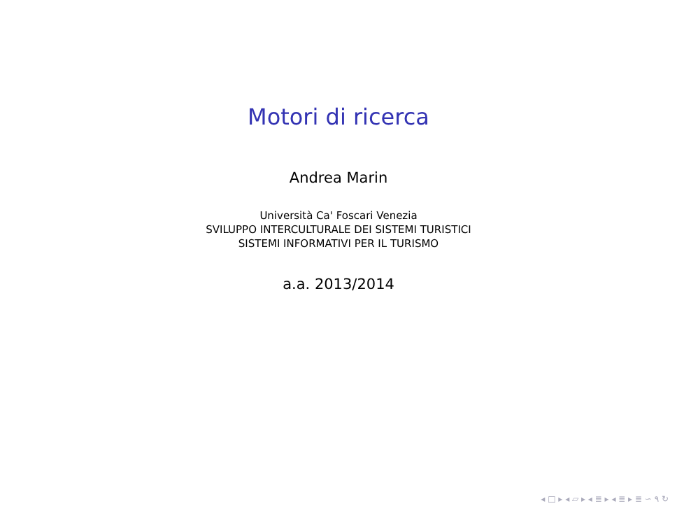Motori di ricerca
Andrea Marin
Università Ca' Foscari Venezia
SVILUPPO INTERCULTURALE DEI SISTEMI TURISTICI
SISTEMI INFORMATIVI PER IL TURISMO
a.a. 2013/2014
◂ □ ▸ ◂ ▱ ▸ ◂ ≣ ▸ ◂ ≣ ▸ ≣ ∽ ۹ ↻